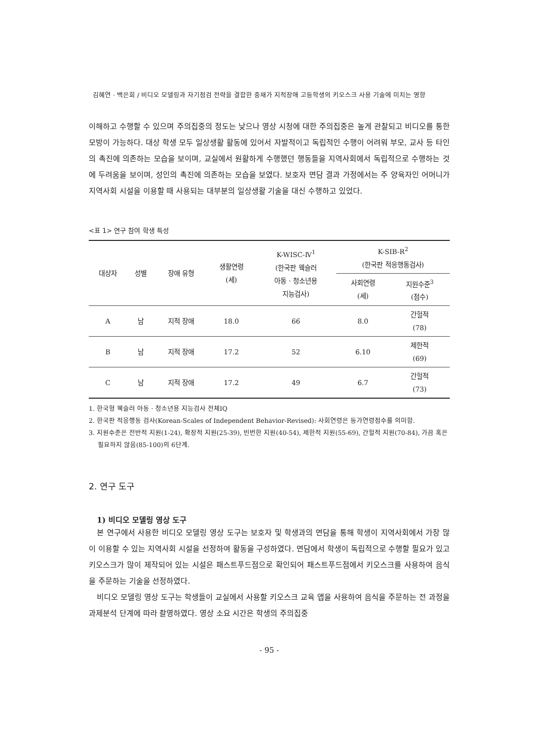김혜연 · 백은희 / 비디오 모델링과 자기점검 전략을 결합한 중재가 지적장애 고등학생의 키오스크 사용 기술에 미치는 영향
이해하고 수행할 수 있으며 주의집중의 정도는 낮으나 영상 시청에 대한 주의집중은 높게 관찰되고 비디오를 통한 모방이 가능하다. 대상 학생 모두 일상생활 활동에 있어서 자발적이고 독립적인 수행이 어려워 부모, 교사 등 타인의 촉진에 의존하는 모습을 보이며, 교실에서 원활하게 수행했던 행동들을 지역사회에서 독립적으로 수행하는 것에 두려움을 보이며, 성인의 촉진에 의존하는 모습을 보였다. 보호자 면담 결과 가정에서는 주 양육자인 어머니가 지역사회 시설을 이용할 때 사용되는 대부분의 일상생활 기술을 대신 수행하고 있었다.
<표 1> 연구 참여 학생 특성
| 대상자 | 성별 | 장애 유형 | 생활연령 (세) | K-WISC-Ⅳ<sup>1</sup> (한국판 웩슬러 아동 · 청소년용 지능검사) | K-SIB-R<sup>2</sup> (한국판 적응행동검사) | |
| --- | --- | --- | --- | --- | --- | --- |
| | | | | | 사회연령 (세) | 지원수준<sup>3</sup> (점수) |
| A | 남 | 지적 장애 | 18.0 | 66 | 8.0 | 간헐적 (78) |
| B | 남 | 지적 장애 | 17.2 | 52 | 6.10 | 제한적 (69) |
| C | 남 | 지적 장애 | 17.2 | 49 | 6.7 | 간헐적 (73) |
1. 한국형 웩슬러 아동 · 청소년용 지능검사 전체IQ
2. 한국판 적응행동 검사(Korean-Scales of Independent Behavior-Revised): 사회연령은 등가연령점수를 의미함.
3. 지원수준은 전반적 지원(1-24), 확장적 지원(25-39), 빈번한 지원(40-54), 제한적 지원(55-69), 간헐적 지원(70-84), 가끔 혹은 필요하지 않음(85-100)의 6단계.
2. 연구 도구
1) 비디오 모델링 영상 도구
본 연구에서 사용한 비디오 모델링 영상 도구는 보호자 및 학생과의 면담을 통해 학생이 지역사회에서 가장 많이 이용할 수 있는 지역사회 시설을 선정하여 활동을 구성하였다. 면담에서 학생이 독립적으로 수행할 필요가 있고 키오스크가 많이 제작되어 있는 시설은 패스트푸드점으로 확인되어 패스트푸드점에서 키오스크를 사용하여 음식을 주문하는 기술을 선정하였다.
비디오 모델링 영상 도구는 학생들이 교실에서 사용할 키오스크 교육 앱을 사용하여 음식을 주문하는 전 과정을 과제분석 단계에 따라 촬영하였다. 영상 소요 시간은 학생의 주의집중
- 95 -